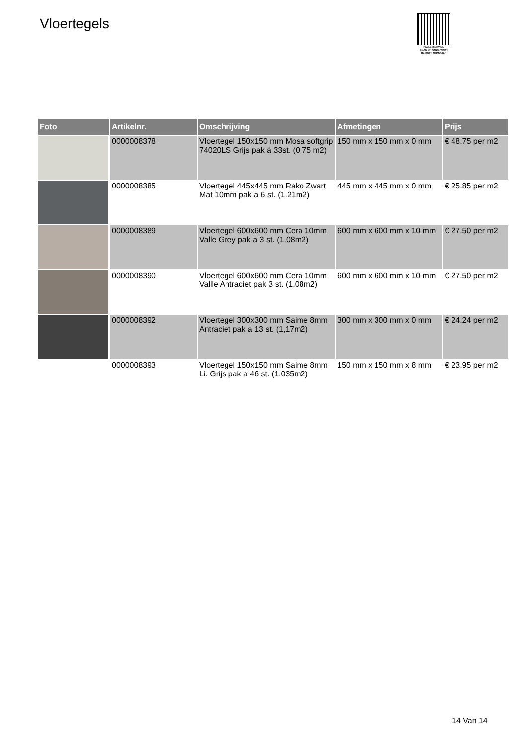Vloertegels
PALLETSERVICE
SCAN QR-CODE VOOR
RETOURFORMULIER
| Foto | Artikelnr. | Omschrijving | Afmetingen | Prijs |
| --- | --- | --- | --- | --- |
| | 0000008378 | Vloertegel 150x150 mm Mosa softgrip 74020LS Grijs pak á 33st. (0,75 m2) | 150 mm x 150 mm x 0 mm | € 48.75 per m2 |
| | 0000008385 | Vloertegel 445x445 mm Rako Zwart Mat 10mm pak a 6 st. (1.21m2) | 445 mm x 445 mm x 0 mm | € 25.85 per m2 |
| | 0000008389 | Vloertegel 600x600 mm Cera 10mm Valle Grey pak a 3 st. (1.08m2) | 600 mm x 600 mm x 10 mm | € 27.50 per m2 |
| | 0000008390 | Vloertegel 600x600 mm Cera 10mm Vallle Antraciet pak 3 st. (1,08m2) | 600 mm x 600 mm x 10 mm | € 27.50 per m2 |
| | 0000008392 | Vloertegel 300x300 mm Saime 8mm Antraciet pak a 13 st. (1,17m2) | 300 mm x 300 mm x 0 mm | € 24.24 per m2 |
| | 0000008393 | Vloertegel 150x150 mm Saime 8mm Li. Grijs pak a 46 st. (1,035m2) | 150 mm x 150 mm x 8 mm | € 23.95 per m2 |
14 Van 14